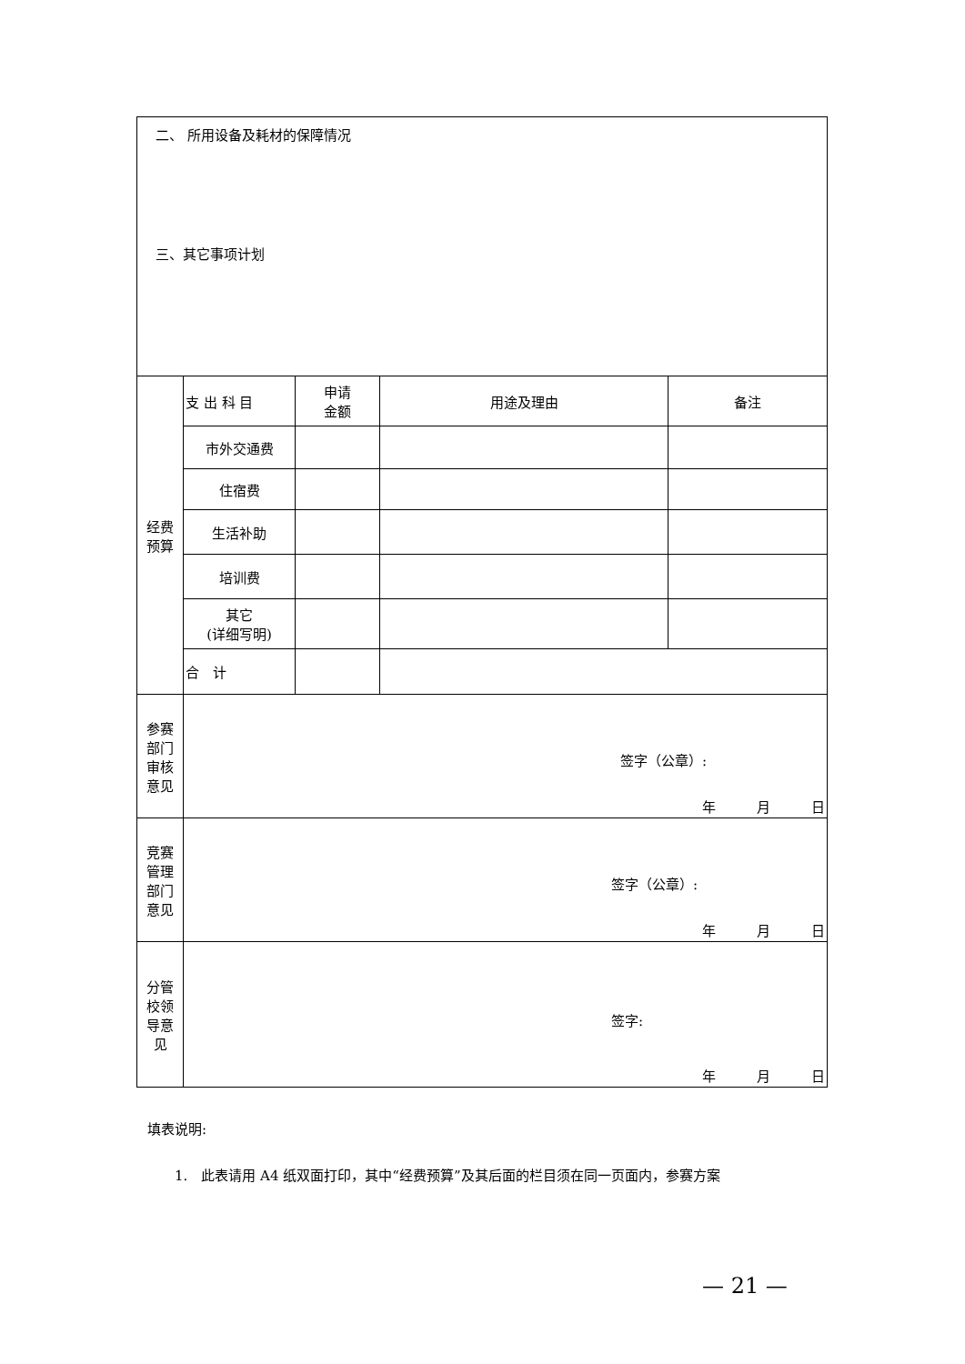| 二、 所用设备及耗材的保障情况 三、其它事项计划 | | | | |
| 经费 预算 | 支 出 科 目 | 申请 金额 | 用途及理由 | 备注 |
| | 市外交通费 | | | |
| | 住宿费 | | | |
| | 生活补助 | | | |
| | 培训费 | | | |
| | 其它 (详细写明) | | | |
| | 合 计 | | | |
| 参赛 部门 审核 意见 | 签字（公章）: 年 月 日 | | | |
| 竞赛 管理 部门 意见 | 签字（公章）: 年 月 日 | | | |
| 分管 校领 导意 见 | 签字: 年 月 日 | | | |
填表说明:
1.　此表请用 A4 纸双面打印，其中“经费预算”及其后面的栏目须在同一页面内，参赛方案
— 21 —